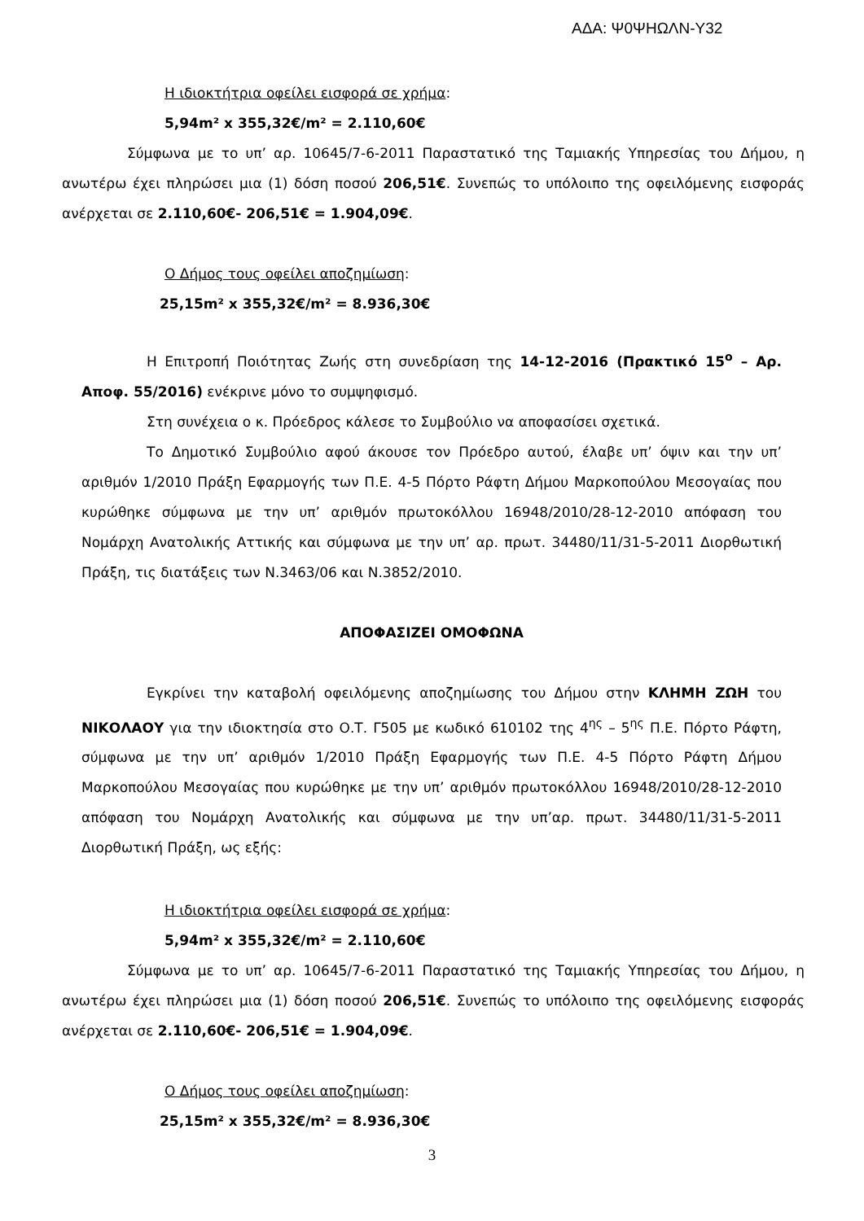ΑΔΑ: Ψ0ΨΗΩΛΝ-Υ32
Η ιδιοκτήτρια οφείλει εισφορά σε χρήμα:
5,94m² x 355,32€/m² = 2.110,60€
Σύμφωνα με το υπ’ αρ. 10645/7-6-2011 Παραστατικό της Ταμιακής Υπηρεσίας του Δήμου, η ανωτέρω έχει πληρώσει μια (1) δόση ποσού 206,51€. Συνεπώς το υπόλοιπο της οφειλόμενης εισφοράς ανέρχεται σε 2.110,60€- 206,51€ = 1.904,09€.
Ο Δήμος τους οφείλει αποζημίωση:
25,15m² x 355,32€/m² = 8.936,30€
Η Επιτροπή Ποιότητας Ζωής στη συνεδρίαση της 14-12-2016 (Πρακτικό 15<sup>ο</sup> – Αρ. Αποφ. 55/2016) ενέκρινε μόνο το συμψηφισμό.
Στη συνέχεια ο κ. Πρόεδρος κάλεσε το Συμβούλιο να αποφασίσει σχετικά.
Το Δημοτικό Συμβούλιο αφού άκουσε τον Πρόεδρο αυτού, έλαβε υπ’ όψιν και την υπ’ αριθμόν 1/2010 Πράξη Εφαρμογής των Π.Ε. 4-5 Πόρτο Ράφτη Δήμου Μαρκοπούλου Μεσογαίας που κυρώθηκε σύμφωνα με την υπ’ αριθμόν πρωτοκόλλου 16948/2010/28-12-2010 απόφαση του Νομάρχη Ανατολικής Αττικής και σύμφωνα με την υπ’ αρ. πρωτ. 34480/11/31-5-2011 Διορθωτική Πράξη, τις διατάξεις των Ν.3463/06 και Ν.3852/2010.
ΑΠΟΦΑΣΙΖΕΙ ΟΜΟΦΩΝΑ
Εγκρίνει την καταβολή οφειλόμενης αποζημίωσης του Δήμου στην ΚΛΗΜΗ ΖΩΗ του ΝΙΚΟΛΑΟΥ για την ιδιοκτησία στο Ο.Τ. Γ505 με κωδικό 610102 της 4<sup>ης</sup> – 5<sup>ης</sup> Π.Ε. Πόρτο Ράφτη, σύμφωνα με την υπ’ αριθμόν 1/2010 Πράξη Εφαρμογής των Π.Ε. 4-5 Πόρτο Ράφτη Δήμου Μαρκοπούλου Μεσογαίας που κυρώθηκε με την υπ’ αριθμόν πρωτοκόλλου 16948/2010/28-12-2010 απόφαση του Νομάρχη Ανατολικής και σύμφωνα με την υπ’αρ. πρωτ. 34480/11/31-5-2011 Διορθωτική Πράξη, ως εξής:
Η ιδιοκτήτρια οφείλει εισφορά σε χρήμα:
5,94m² x 355,32€/m² = 2.110,60€
Σύμφωνα με το υπ’ αρ. 10645/7-6-2011 Παραστατικό της Ταμιακής Υπηρεσίας του Δήμου, η ανωτέρω έχει πληρώσει μια (1) δόση ποσού 206,51€. Συνεπώς το υπόλοιπο της οφειλόμενης εισφοράς ανέρχεται σε 2.110,60€- 206,51€ = 1.904,09€.
Ο Δήμος τους οφείλει αποζημίωση:
25,15m² x 355,32€/m² = 8.936,30€
3